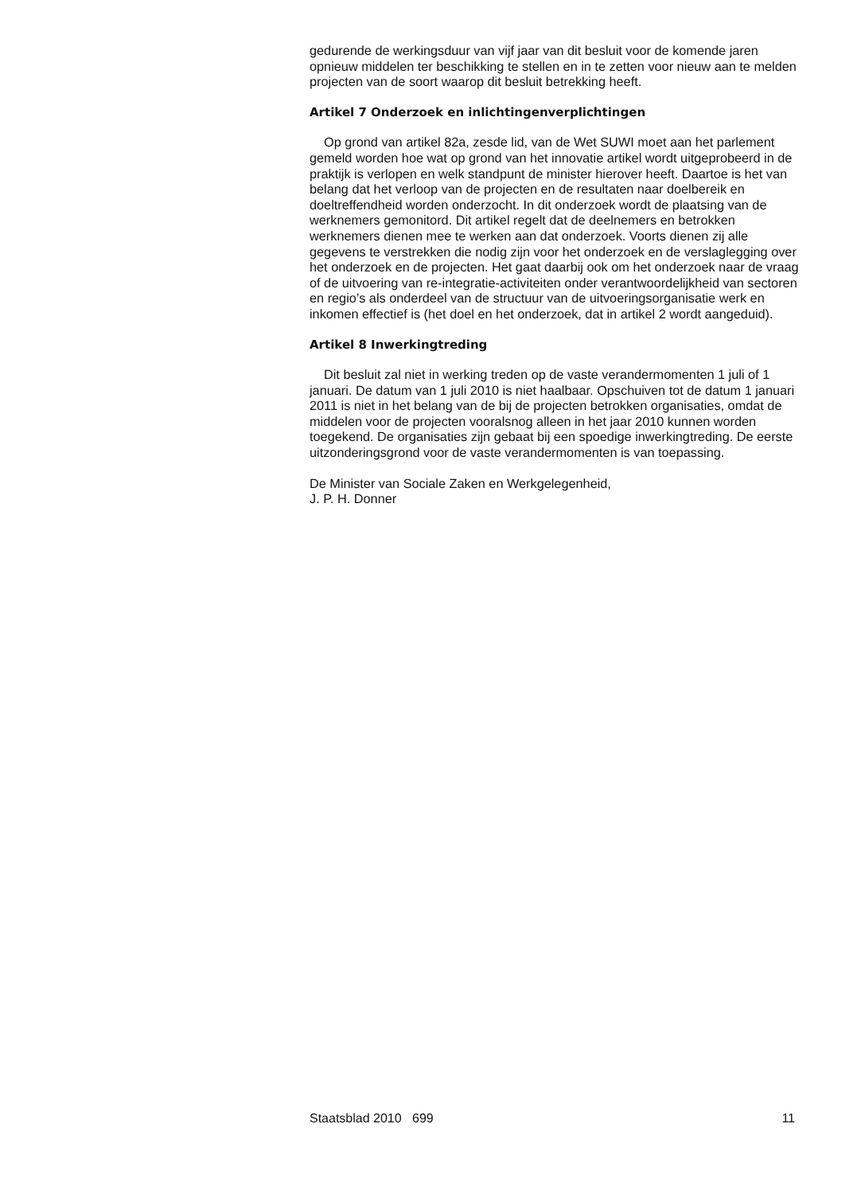gedurende de werkingsduur van vijf jaar van dit besluit voor de komende jaren opnieuw middelen ter beschikking te stellen en in te zetten voor nieuw aan te melden projecten van de soort waarop dit besluit betrekking heeft.
Artikel 7 Onderzoek en inlichtingenverplichtingen
Op grond van artikel 82a, zesde lid, van de Wet SUWI moet aan het parlement gemeld worden hoe wat op grond van het innovatie artikel wordt uitgeprobeerd in de praktijk is verlopen en welk standpunt de minister hierover heeft. Daartoe is het van belang dat het verloop van de projecten en de resultaten naar doelbereik en doeltreffendheid worden onderzocht. In dit onderzoek wordt de plaatsing van de werknemers gemonitord. Dit artikel regelt dat de deelnemers en betrokken werknemers dienen mee te werken aan dat onderzoek. Voorts dienen zij alle gegevens te verstrekken die nodig zijn voor het onderzoek en de verslaglegging over het onderzoek en de projecten. Het gaat daarbij ook om het onderzoek naar de vraag of de uitvoering van re-integratie-activiteiten onder verantwoordelijkheid van sectoren en regio’s als onderdeel van de structuur van de uitvoeringsorganisatie werk en inkomen effectief is (het doel en het onderzoek, dat in artikel 2 wordt aangeduid).
Artikel 8 Inwerkingtreding
Dit besluit zal niet in werking treden op de vaste verandermomenten 1 juli of 1 januari. De datum van 1 juli 2010 is niet haalbaar. Opschuiven tot de datum 1 januari 2011 is niet in het belang van de bij de projecten betrokken organisaties, omdat de middelen voor de projecten vooralsnog alleen in het jaar 2010 kunnen worden toegekend. De organisaties zijn gebaat bij een spoedige inwerkingtreding. De eerste uitzonderingsgrond voor de vaste verandermomenten is van toepassing.
De Minister van Sociale Zaken en Werkgelegenheid,
J. P. H. Donner
Staatsblad 2010 699 11